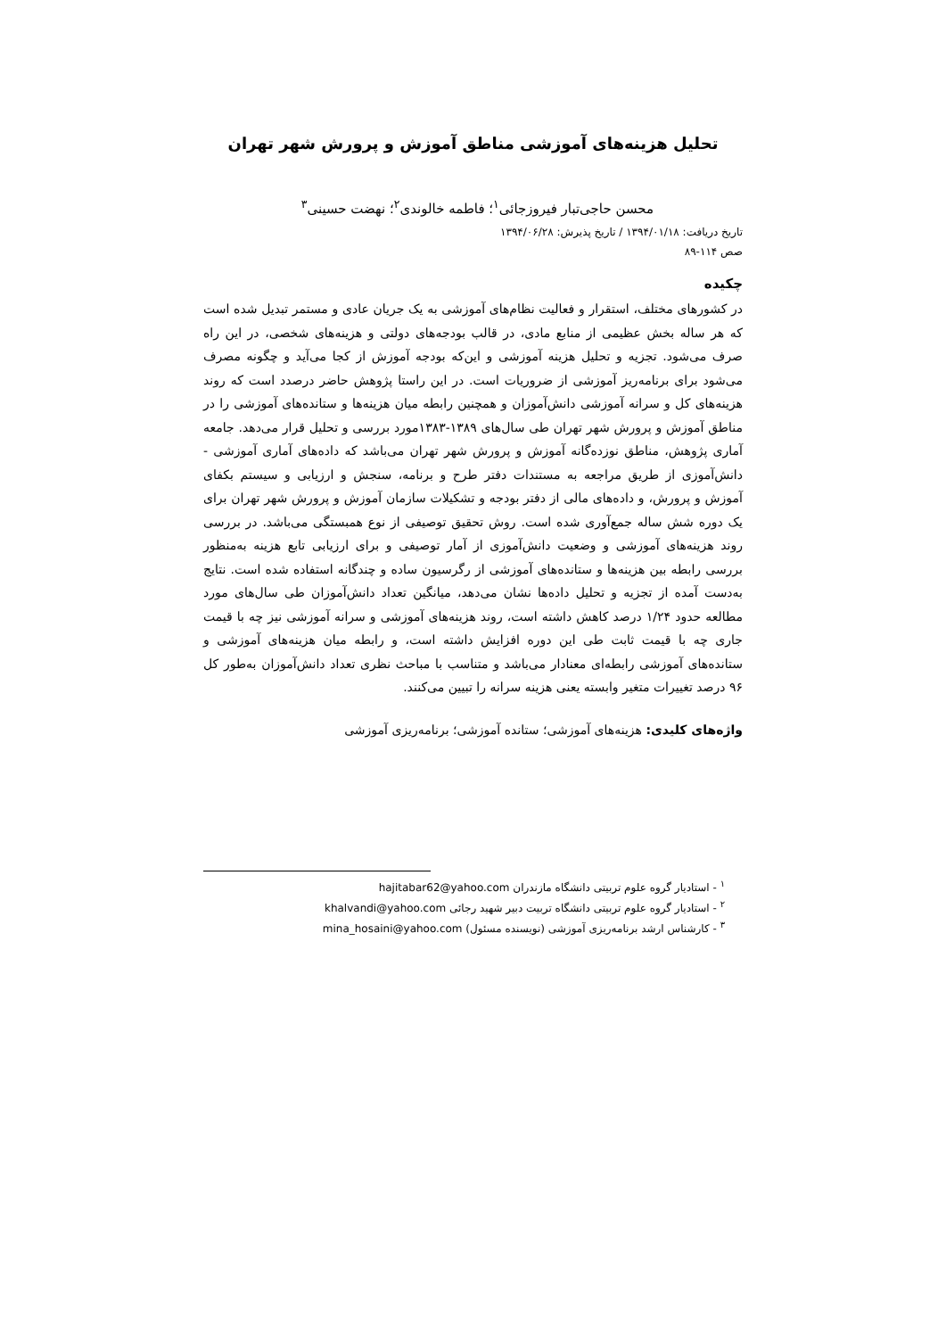تحلیل هزینه‌های آموزشی مناطق آموزش و پرورش شهر تهران
محسن حاجی‌تبار فیروزجائی<sup>۱</sup>؛ فاطمه خالوندی<sup>۲</sup>؛ نهضت حسینی<sup>۳</sup>
تاریخ دریافت: ۱۳۹۴/۰۱/۱۸ / تاریخ پذیرش: ۱۳۹۴/۰۶/۲۸
صص ۱۱۴-۸۹
چکیده
در کشورهای مختلف، استقرار و فعالیت نظام‌های آموزشی به یک جریان عادی و مستمر تبدیل شده است که هر ساله بخش عظیمی از منابع مادی، در قالب بودجه‌های دولتی و هزینه‌های شخصی، در این راه صرف می‌شود. تجزیه و تحلیل هزینه آموزشی و این‌که بودجه آموزش از کجا می‌آید و چگونه مصرف می‌شود برای برنامه‌ریز آموزشی از ضروریات است. در این راستا پژوهش حاضر درصدد است که روند هزینه‌های کل و سرانه آموزشی دانش‌آموزان و همچنین رابطه میان هزینه‌ها و ستانده‌های آموزشی را در مناطق آموزش و پرورش شهر تهران طی سال‌های ۱۳۸۹-۱۳۸۳مورد بررسی و تحلیل قرار می‌دهد. جامعه آماری پژوهش، مناطق نوزده‌گانه آموزش و پرورش شهر تهران می‌باشد که داده‌های آماری آموزشی - دانش‌آموزی از طریق مراجعه به مستندات دفتر طرح و برنامه، سنجش و ارزیابی و سیستم بکفای آموزش و پرورش، و داده‌های مالی از دفتر بودجه و تشکیلات سازمان آموزش و پرورش شهر تهران برای یک دوره شش ساله جمع‌آوری شده است. روش تحقیق توصیفی از نوع همبستگی می‌باشد. در بررسی روند هزینه‌های آموزشی و وضعیت دانش‌آموزی از آمار توصیفی و برای ارزیابی تابع هزینه به‌منظور بررسی رابطه بین هزینه‌ها و ستانده‌های آموزشی از رگرسیون ساده و چندگانه استفاده شده است. نتایج به‌دست آمده از تجزیه و تحلیل داده‌ها نشان می‌دهد، میانگین تعداد دانش‌آموزان طی سال‌های مورد مطالعه حدود ۱/۲۴ درصد کاهش داشته است، روند هزینه‌های آموزشی و سرانه آموزشی نیز چه با قیمت جاری چه با قیمت ثابت طی این دوره افزایش داشته است، و رابطه میان هزینه‌های آموزشی و ستانده‌های آموزشی رابطه‌ای معنادار می‌باشد و متناسب با مباحث نظری تعداد دانش‌آموزان به‌طور کل ۹۶ درصد تغییرات متغیر وابسته یعنی هزینه سرانه را تبیین می‌کنند.
واژه‌های کلیدی: هزینه‌های آموزشی؛ ستانده آموزشی؛ برنامه‌ریزی آموزشی
<sup>۱</sup> - استادیار گروه علوم تربیتی دانشگاه مازندران hajitabar62@yahoo.com
<sup>۲</sup> - استادیار گروه علوم تربیتی دانشگاه تربیت دبیر شهید رجائی khalvandi@yahoo.com
<sup>۳</sup> - کارشناس ارشد برنامه‌ریزی آموزشی (نویسنده مسئول) mina_hosaini@yahoo.com